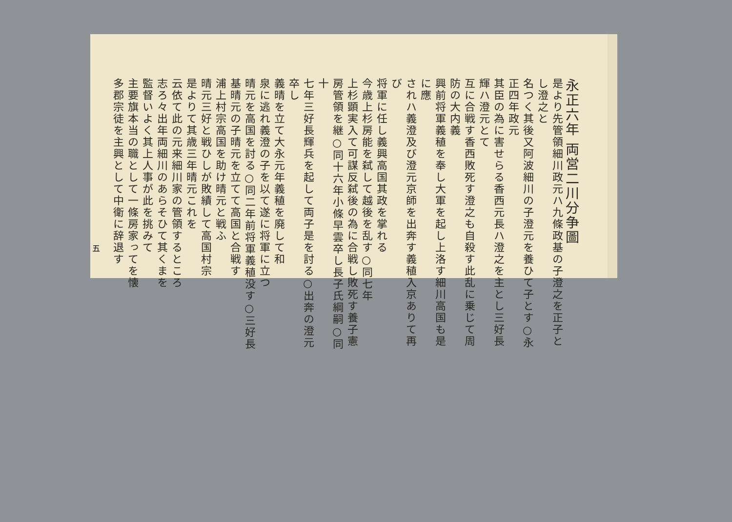永正六年 両営二川分争圖
是より先管領細川政元ハ九條政基の子澄之を正子とし澄之と
名つく其後又阿波細川の子澄元を養ひて子とす○永正四年政元
其臣の為に害せらる香西元長ハ澄之を主とし三好長輝ハ澄元とて
互に合戦す香西敗死す澄之も自殺す此乱に乗じて周防の大内義
興前将軍義稙を奉し大軍を起し上洛す細川高国も是に應
されハ義澄及び澄元京師を出奔す義稙入京ありて再び
将軍に任し義興高国其政を掌れる
今歳上杉房能を弑して越後を乱す○同七年
上杉顕実入て可謀反弑後の為に合戦し敗死す養子憲
房管領を継○同十六年小條早雲卒し長子氏綱嗣○同十
七年三好長輝兵を起して両子是を討る○出奔の澄元卒し
義晴を立て大永元年義稙を廃して和
泉に逃れ義澄の子を以て遂に将軍に立つ
晴元を高国を討る○同二年前将軍義稙没す○三好長
基晴元の子晴元を立てて高国と合戦す
浦上村宗高国を助け晴元と戦ふ
晴元三好と戦ひしが敗績して高国村宗
是よりて其歳三年晴元これを
云依て此の元来細川家の管領するところ
志ろ々出年両細川のあらそひて其くまを
監督いよく其上人事が此を挑みて
主要旗本当の職として一條房家ってを懐
多郡宗徒を主興として中衛に辞退す
五